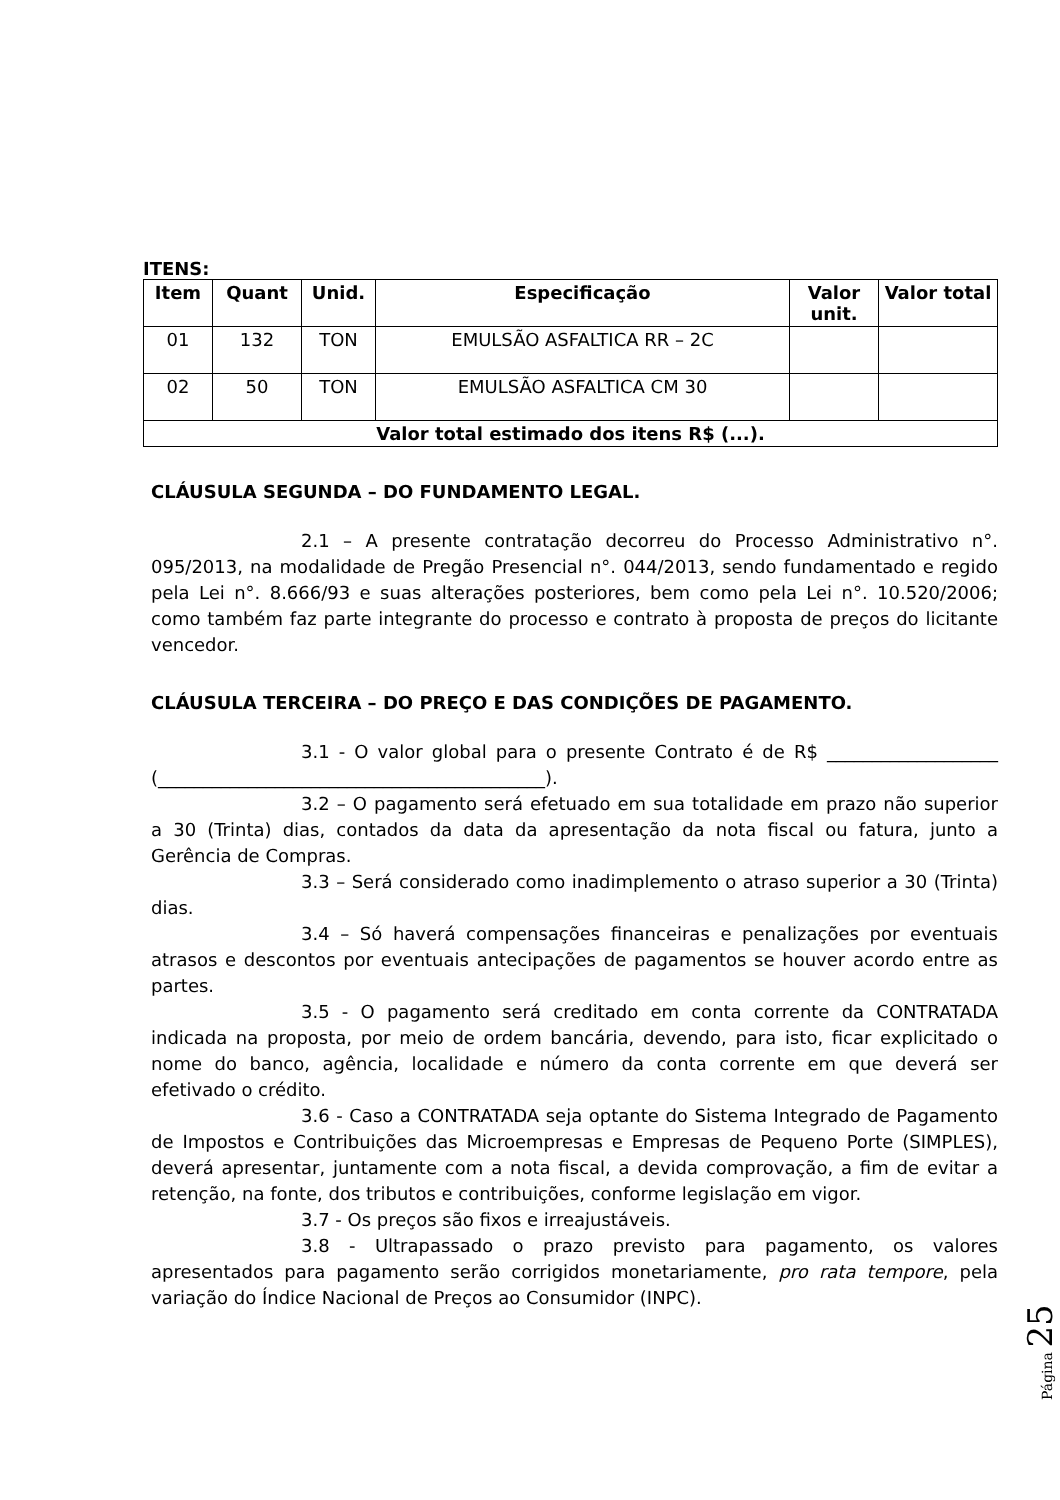ITENS:
| Item | Quant | Unid. | Especificação | Valor unit. | Valor total |
| --- | --- | --- | --- | --- | --- |
| 01 | 132 | TON | EMULSÃO ASFALTICA RR – 2C | | |
| 02 | 50 | TON | EMULSÃO ASFALTICA CM 30 | | |
| Valor total estimado dos itens R$ (...). | | | | | |
CLÁUSULA SEGUNDA – DO FUNDAMENTO LEGAL.
2.1 – A presente contratação decorreu do Processo Administrativo n°. 095/2013, na modalidade de Pregão Presencial n°. 044/2013, sendo fundamentado e regido pela Lei n°. 8.666/93 e suas alterações posteriores, bem como pela Lei n°. 10.520/2006; como também faz parte integrante do processo e contrato à proposta de preços do licitante vencedor.
CLÁUSULA TERCEIRA – DO PREÇO E DAS CONDIÇÕES DE PAGAMENTO.
3.1 - O valor global para o presente Contrato é de R$ ___________________ (___________________________________________).
3.2 – O pagamento será efetuado em sua totalidade em prazo não superior a 30 (Trinta) dias, contados da data da apresentação da nota fiscal ou fatura, junto a Gerência de Compras.
3.3 – Será considerado como inadimplemento o atraso superior a 30 (Trinta) dias.
3.4 – Só haverá compensações financeiras e penalizações por eventuais atrasos e descontos por eventuais antecipações de pagamentos se houver acordo entre as partes.
3.5 - O pagamento será creditado em conta corrente da CONTRATADA indicada na proposta, por meio de ordem bancária, devendo, para isto, ficar explicitado o nome do banco, agência, localidade e número da conta corrente em que deverá ser efetivado o crédito.
3.6 - Caso a CONTRATADA seja optante do Sistema Integrado de Pagamento de Impostos e Contribuições das Microempresas e Empresas de Pequeno Porte (SIMPLES), deverá apresentar, juntamente com a nota fiscal, a devida comprovação, a fim de evitar a retenção, na fonte, dos tributos e contribuições, conforme legislação em vigor.
3.7 - Os preços são fixos e irreajustáveis.
3.8 - Ultrapassado o prazo previsto para pagamento, os valores apresentados para pagamento serão corrigidos monetariamente, pro rata tempore, pela variação do Índice Nacional de Preços ao Consumidor (INPC).
Página 25